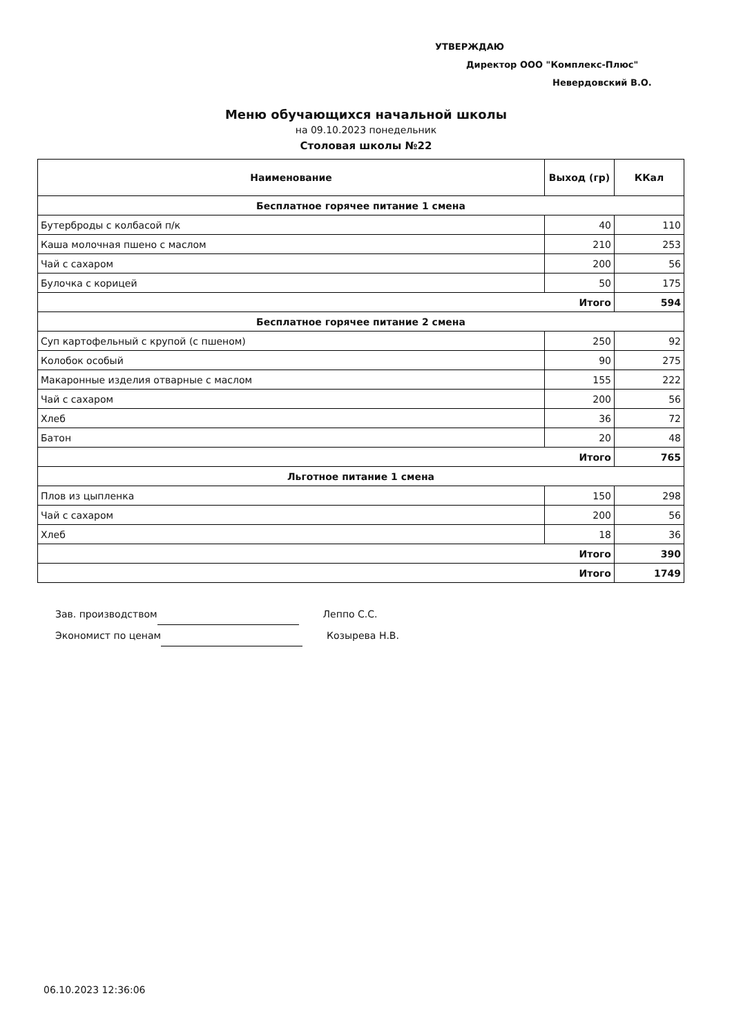УТВЕРЖДАЮ
Директор ООО "Комплекс-Плюс"
Невердовский В.О.
Меню обучающихся начальной школы
на 09.10.2023 понедельник
Столовая школы №22
| Наименование | Выход (гр) | ККал |
| --- | --- | --- |
| Бесплатное горячее питание 1 смена | | |
| Бутерброды с колбасой п/к | 40 | 110 |
| Каша молочная пшено с маслом | 210 | 253 |
| Чай с сахаром | 200 | 56 |
| Булочка с корицей | 50 | 175 |
| Итого | | 594 |
| Бесплатное горячее питание 2 смена | | |
| Суп картофельный с крупой (с пшеном) | 250 | 92 |
| Колобок особый | 90 | 275 |
| Макаронные изделия отварные с маслом | 155 | 222 |
| Чай с сахаром | 200 | 56 |
| Хлеб | 36 | 72 |
| Батон | 20 | 48 |
| Итого | | 765 |
| Льготное питание 1 смена | | |
| Плов из цыпленка | 150 | 298 |
| Чай с сахаром | 200 | 56 |
| Хлеб | 18 | 36 |
| Итого | | 390 |
| Итого | | 1749 |
Зав. производством Леппо С.С.
Экономист по ценам Козырева Н.В.
06.10.2023 12:36:06